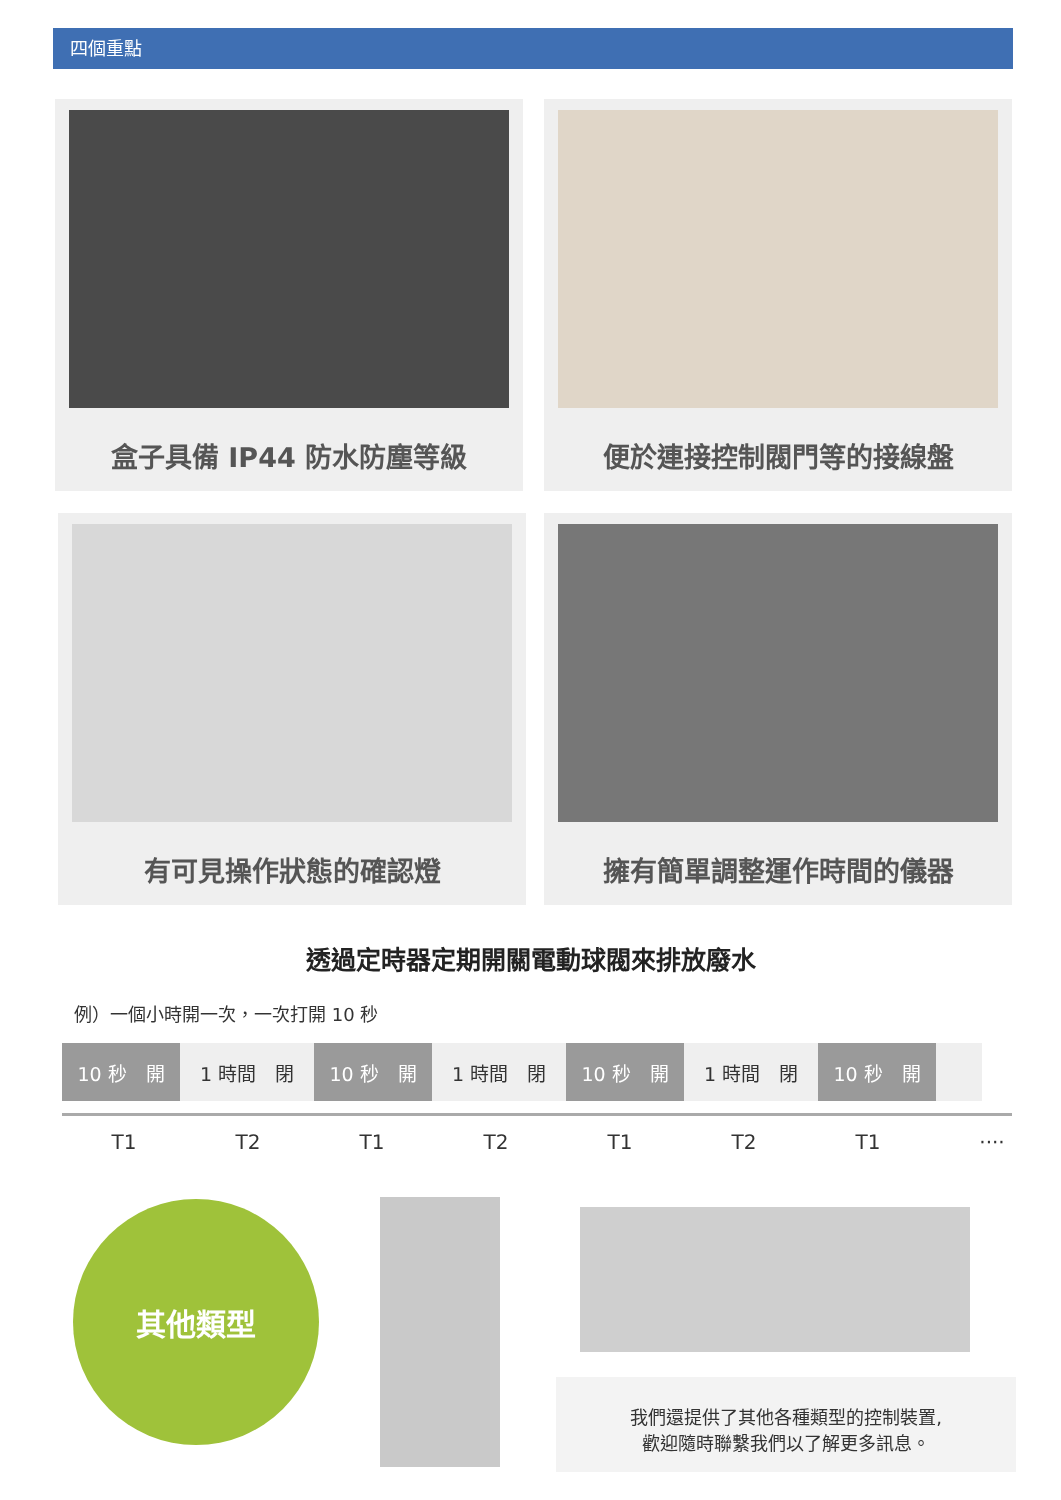四個重點
盒子具備 IP44 防水防塵等級 便於連接控制閥門等的接線盤
有可見操作狀態的確認燈 擁有簡單調整運作時間的儀器
透過定時器定期開關電動球閥來排放廢水
例）一個小時開一次，一次打開 10 秒
| 10 秒 開 | 1 時間 閉 | 10 秒 開 | 1 時間 閉 | 10 秒 開 | 1 時間 閉 | 10 秒 開 | |
T1 T2 T1 T2 T1 T2 T1 ····
其他類型
我們還提供了其他各種類型的控制裝置,
歡迎隨時聯繫我們以了解更多訊息。